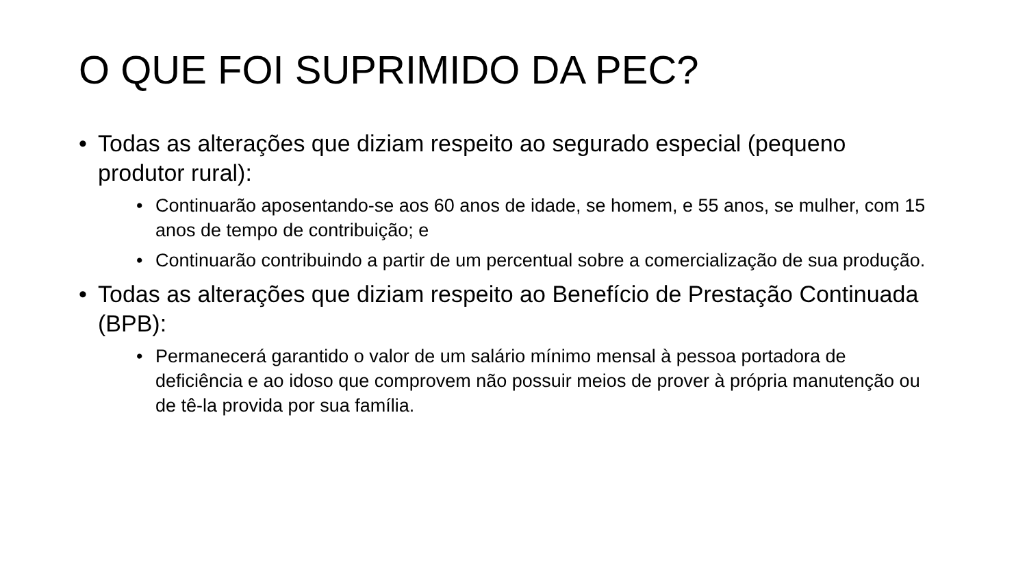O QUE FOI SUPRIMIDO DA PEC?
• Todas as alterações que diziam respeito ao segurado especial (pequeno produtor rural):
• Continuarão aposentando-se aos 60 anos de idade, se homem, e 55 anos, se mulher, com 15 anos de tempo de contribuição; e
• Continuarão contribuindo a partir de um percentual sobre a comercialização de sua produção.
• Todas as alterações que diziam respeito ao Benefício de Prestação Continuada (BPB):
• Permanecerá garantido o valor de um salário mínimo mensal à pessoa portadora de deficiência e ao idoso que comprovem não possuir meios de prover à própria manutenção ou de tê-la provida por sua família.